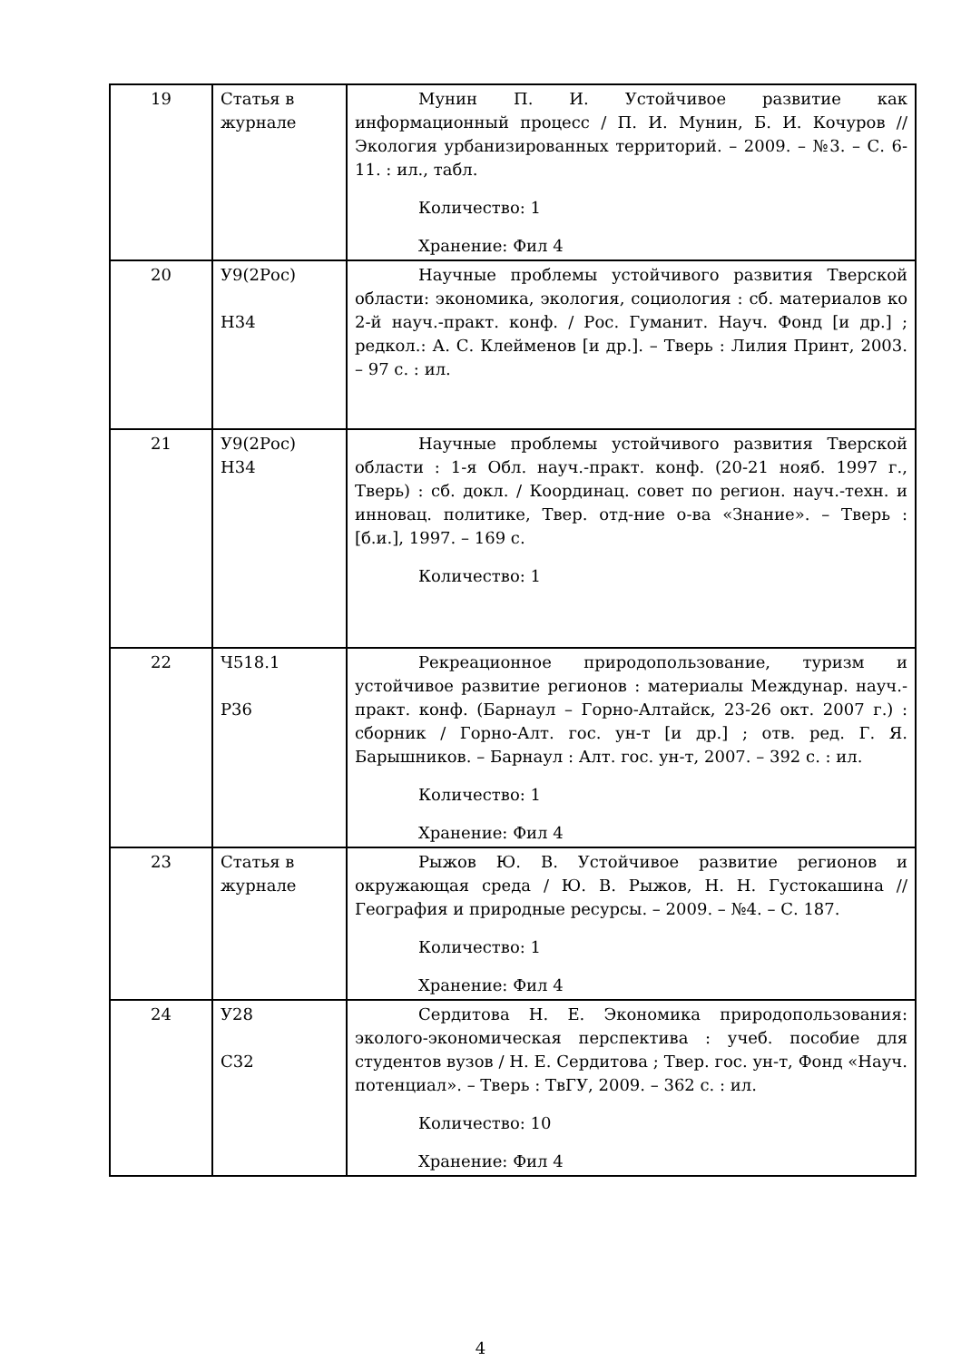| 19 | Статья в журнале | Мунин П. И. Устойчивое развитие как информационный процесс / П. И. Мунин, Б. И. Кочуров // Экология урбанизированных территорий. – 2009. – №3. – С. 6-11. : ил., табл. Количество: 1 Хранение: Фил 4 |
| 20 | У9(2Рос) Н34 | Научные проблемы устойчивого развития Тверской области: экономика, экология, социология : сб. материалов ко 2-й науч.-практ. конф. / Рос. Гуманит. Науч. Фонд [и др.] ; редкол.: А. С. Клейменов [и др.]. – Тверь : Лилия Принт, 2003. – 97 с. : ил. |
| 21 | У9(2Рос) Н34 | Научные проблемы устойчивого развития Тверской области : 1-я Обл. науч.-практ. конф. (20-21 нояб. 1997 г., Тверь) : сб. докл. / Координац. совет по регион. науч.-техн. и инновац. политике, Твер. отд-ние о-ва «Знание». – Тверь : [б.и.], 1997. – 169 с. Количество: 1 |
| 22 | Ч518.1 Р36 | Рекреационное природопользование, туризм и устойчивое развитие регионов : материалы Междунар. науч.-практ. конф. (Барнаул – Горно-Алтайск, 23-26 окт. 2007 г.) : сборник / Горно-Алт. гос. ун-т [и др.] ; отв. ред. Г. Я. Барышников. – Барнаул : Алт. гос. ун-т, 2007. – 392 с. : ил. Количество: 1 Хранение: Фил 4 |
| 23 | Статья в журнале | Рыжов Ю. В. Устойчивое развитие регионов и окружающая среда / Ю. В. Рыжов, Н. Н. Густокашина // География и природные ресурсы. – 2009. – №4. – С. 187. Количество: 1 Хранение: Фил 4 |
| 24 | У28 С32 | Сердитова Н. Е. Экономика природопользования: эколого-экономическая перспектива : учеб. пособие для студентов вузов / Н. Е. Сердитова ; Твер. гос. ун-т, Фонд «Науч. потенциал». – Тверь : ТвГУ, 2009. – 362 с. : ил. Количество: 10 Хранение: Фил 4 |
4